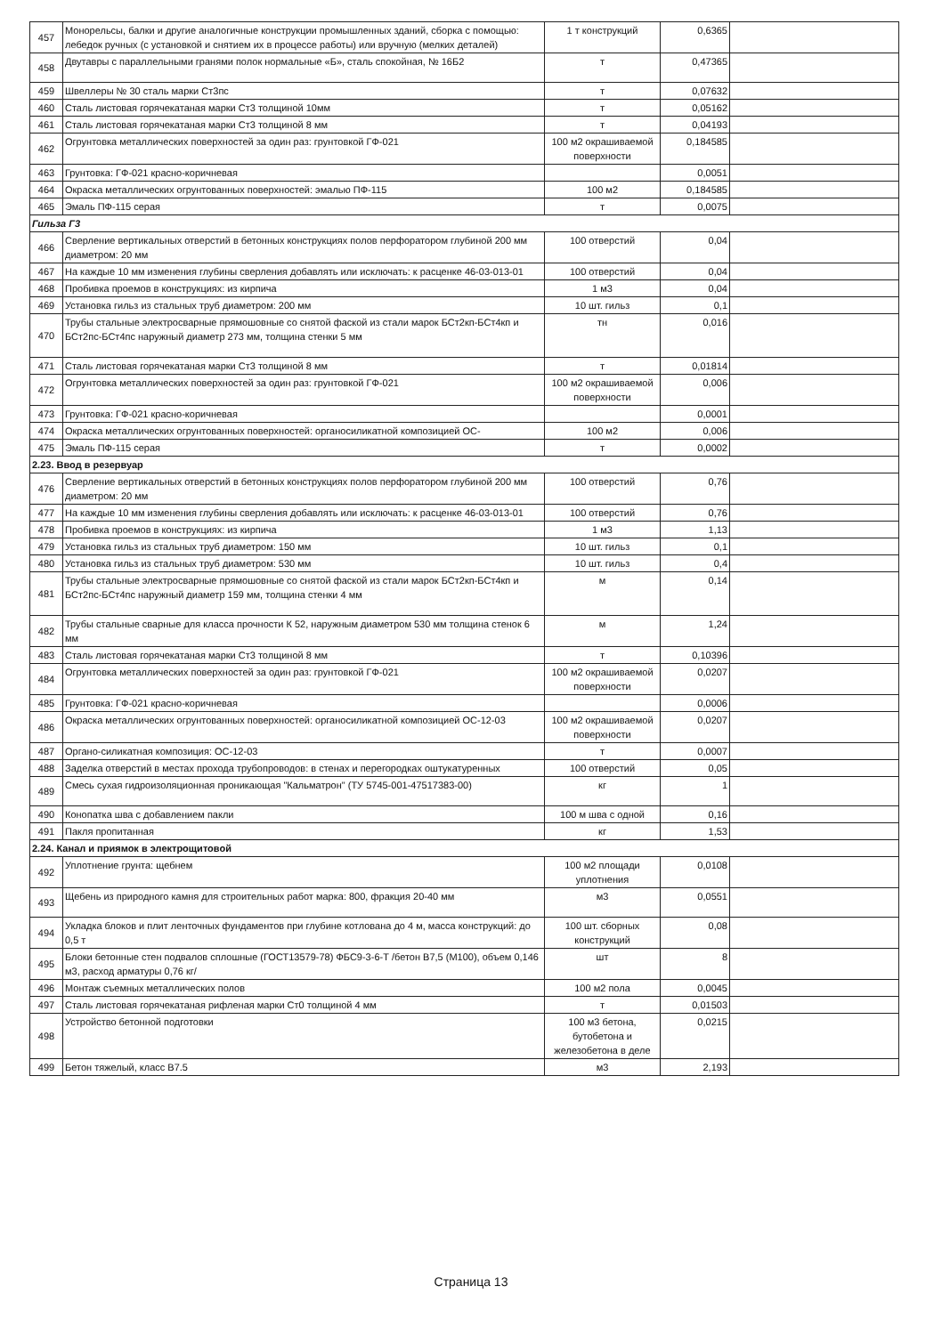| 457 | Монорельсы, балки и другие аналогичные конструкции промышленных зданий, сборка с помощью: лебедок ручных (с установкой и снятием их в процессе работы) или вручную (мелких деталей) | 1 т конструкций | 0,6365 | |
| 458 | Двутавры с параллельными гранями полок нормальные «Б», сталь спокойная, № 16Б2 | т | 0,47365 | |
| 459 | Швеллеры № 30 сталь марки Ст3пс | т | 0,07632 | |
| 460 | Сталь листовая горячекатаная марки Ст3 толщиной 10мм | т | 0,05162 | |
| 461 | Сталь листовая горячекатаная марки Ст3 толщиной 8 мм | т | 0,04193 | |
| 462 | Огрунтовка металлических поверхностей за один раз: грунтовкой ГФ-021 | 100 м2 окрашиваемой поверхности | 0,184585 | |
| 463 | Грунтовка: ГФ-021 красно-коричневая | | 0,0051 | |
| 464 | Окраска металлических огрунтованных поверхностей: эмалью ПФ-115 | 100 м2 | 0,184585 | |
| 465 | Эмаль ПФ-115 серая | т | 0,0075 | |
| Гильза Г3 | | | | |
| 466 | Сверление вертикальных отверстий в бетонных конструкциях полов перфоратором глубиной 200 мм диаметром: 20 мм | 100 отверстий | 0,04 | |
| 467 | На каждые 10 мм изменения глубины сверления добавлять или исключать: к расценке 46-03-013-01 | 100 отверстий | 0,04 | |
| 468 | Пробивка проемов в конструкциях: из кирпича | 1 м3 | 0,04 | |
| 469 | Установка гильз из стальных труб диаметром: 200 мм | 10 шт. гильз | 0,1 | |
| 470 | Трубы стальные электросварные прямошовные со снятой фаской из стали марок БСт2кп-БСт4кп и БСт2пс-БСт4пс наружный диаметр 273 мм, толщина стенки 5 мм | тн | 0,016 | |
| 471 | Сталь листовая горячекатаная марки Ст3 толщиной 8 мм | т | 0,01814 | |
| 472 | Огрунтовка металлических поверхностей за один раз: грунтовкой ГФ-021 | 100 м2 окрашиваемой поверхности | 0,006 | |
| 473 | Грунтовка: ГФ-021 красно-коричневая | | 0,0001 | |
| 474 | Окраска металлических огрунтованных поверхностей: органосиликатной композицией ОС- | 100 м2 | 0,006 | |
| 475 | Эмаль ПФ-115 серая | т | 0,0002 | |
| 2.23. Ввод в резервуар | | | | |
| 476 | Сверление вертикальных отверстий в бетонных конструкциях полов перфоратором глубиной 200 мм диаметром: 20 мм | 100 отверстий | 0,76 | |
| 477 | На каждые 10 мм изменения глубины сверления добавлять или исключать: к расценке 46-03-013-01 | 100 отверстий | 0,76 | |
| 478 | Пробивка проемов в конструкциях: из кирпича | 1 м3 | 1,13 | |
| 479 | Установка гильз из стальных труб диаметром: 150 мм | 10 шт. гильз | 0,1 | |
| 480 | Установка гильз из стальных труб диаметром: 530 мм | 10 шт. гильз | 0,4 | |
| 481 | Трубы стальные электросварные прямошовные со снятой фаской из стали марок БСт2кп-БСт4кп и БСт2пс-БСт4пс наружный диаметр 159 мм, толщина стенки 4 мм | м | 0,14 | |
| 482 | Трубы стальные сварные для класса прочности К 52, наружным диаметром 530 мм толщина стенок 6 мм | м | 1,24 | |
| 483 | Сталь листовая горячекатаная марки Ст3 толщиной 8 мм | т | 0,10396 | |
| 484 | Огрунтовка металлических поверхностей за один раз: грунтовкой ГФ-021 | 100 м2 окрашиваемой поверхности | 0,0207 | |
| 485 | Грунтовка: ГФ-021 красно-коричневая | | 0,0006 | |
| 486 | Окраска металлических огрунтованных поверхностей: органосиликатной композицией ОС-12-03 | 100 м2 окрашиваемой поверхности | 0,0207 | |
| 487 | Органо-силикатная композиция: ОС-12-03 | т | 0,0007 | |
| 488 | Заделка отверстий в местах прохода трубопроводов: в стенах и перегородках оштукатуренных | 100 отверстий | 0,05 | |
| 489 | Смесь сухая гидроизоляционная проникающая "Кальматрон" (ТУ 5745-001-47517383-00) | кг | 1 | |
| 490 | Конопатка шва с добавлением пакли | 100 м шва с одной | 0,16 | |
| 491 | Пакля пропитанная | кг | 1,53 | |
| 2.24. Канал и приямок в электрощитовой | | | | |
| 492 | Уплотнение грунта: щебнем | 100 м2 площади уплотнения | 0,0108 | |
| 493 | Щебень из природного камня для строительных работ марка: 800, фракция 20-40 мм | м3 | 0,0551 | |
| 494 | Укладка блоков и плит ленточных фундаментов при глубине котлована до 4 м, масса конструкций: до 0,5 т | 100 шт. сборных конструкций | 0,08 | |
| 495 | Блоки бетонные стен подвалов сплошные (ГОСТ13579-78) ФБС9-3-6-Т /бетон В7,5 (М100), объем 0,146 м3, расход арматуры 0,76 кг/ | шт | 8 | |
| 496 | Монтаж съемных металлических полов | 100 м2 пола | 0,0045 | |
| 497 | Сталь листовая горячекатаная рифленая марки Ст0 толщиной 4 мм | т | 0,01503 | |
| 498 | Устройство бетонной подготовки | 100 м3 бетона, бутобетона и железобетона в деле | 0,0215 | |
| 499 | Бетон тяжелый, класс В7.5 | м3 | 2,193 | |
Страница 13